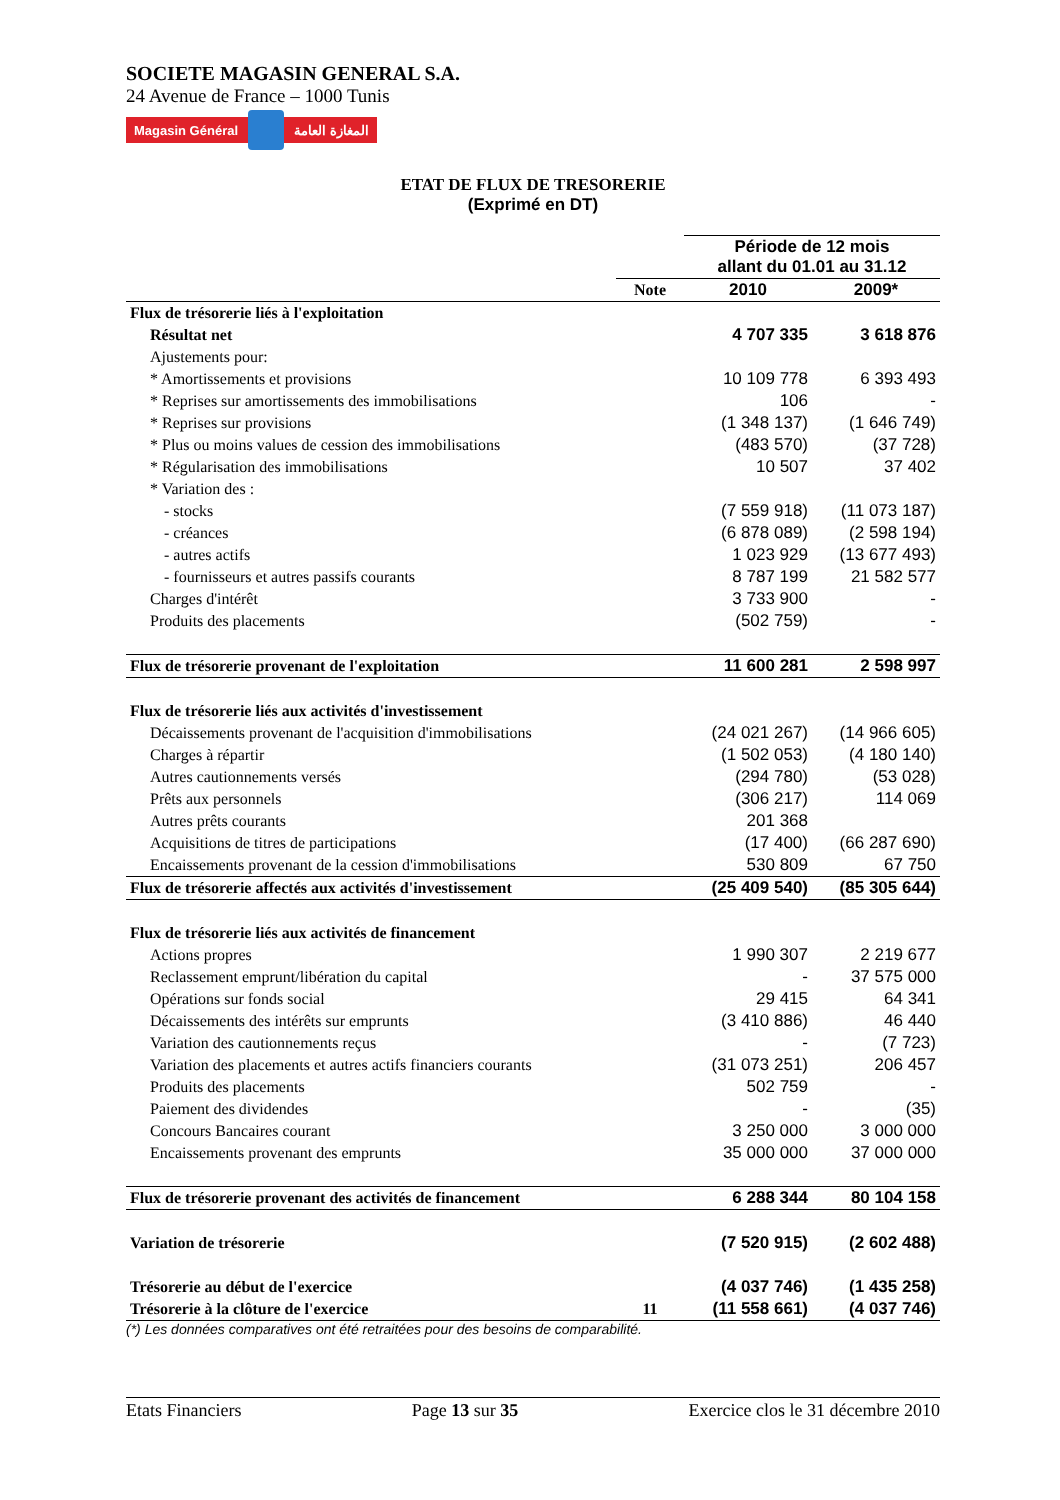SOCIETE MAGASIN GENERAL S.A.
24 Avenue de France – 1000 Tunis
Magasin Général المغازة العامة
ETAT DE FLUX DE TRESORERIE
(Exprimé en DT)
| | | Période de 12 mois allant du 01.01 au 31.12 | |
| | Note | 2010 | 2009* |
| Flux de trésorerie liés à l'exploitation | | | |
| Résultat net | | 4 707 335 | 3 618 876 |
| Ajustements pour: | | | |
| * Amortissements et provisions | | 10 109 778 | 6 393 493 |
| * Reprises sur amortissements des immobilisations | | 106 | - |
| * Reprises sur provisions | | (1 348 137) | (1 646 749) |
| * Plus ou moins values de cession des immobilisations | | (483 570) | (37 728) |
| * Régularisation des immobilisations | | 10 507 | 37 402 |
| * Variation des : | | | |
| - stocks | | (7 559 918) | (11 073 187) |
| - créances | | (6 878 089) | (2 598 194) |
| - autres actifs | | 1 023 929 | (13 677 493) |
| - fournisseurs et autres passifs courants | | 8 787 199 | 21 582 577 |
| Charges d'intérêt | | 3 733 900 | - |
| Produits des placements | | (502 759) | - |
| Flux de trésorerie provenant de l'exploitation | | 11 600 281 | 2 598 997 |
| Flux de trésorerie liés aux activités d'investissement | | | |
| Décaissements provenant de l'acquisition d'immobilisations | | (24 021 267) | (14 966 605) |
| Charges à répartir | | (1 502 053) | (4 180 140) |
| Autres cautionnements versés | | (294 780) | (53 028) |
| Prêts aux personnels | | (306 217) | 114 069 |
| Autres prêts courants | | 201 368 | |
| Acquisitions de titres de participations | | (17 400) | (66 287 690) |
| Encaissements provenant de la cession d'immobilisations | | 530 809 | 67 750 |
| Flux de trésorerie affectés aux activités d'investissement | | (25 409 540) | (85 305 644) |
| Flux de trésorerie liés aux activités de financement | | | |
| Actions propres | | 1 990 307 | 2 219 677 |
| Reclassement emprunt/libération du capital | | - | 37 575 000 |
| Opérations sur fonds social | | 29 415 | 64 341 |
| Décaissements des intérêts sur emprunts | | (3 410 886) | 46 440 |
| Variation des cautionnements reçus | | - | (7 723) |
| Variation des placements et autres actifs financiers courants | | (31 073 251) | 206 457 |
| Produits des placements | | 502 759 | - |
| Paiement des dividendes | | - | (35) |
| Concours Bancaires courant | | 3 250 000 | 3 000 000 |
| Encaissements provenant des emprunts | | 35 000 000 | 37 000 000 |
| Flux de trésorerie provenant des activités de financement | | 6 288 344 | 80 104 158 |
| Variation de trésorerie | | (7 520 915) | (2 602 488) |
| Trésorerie au début de l'exercice | | (4 037 746) | (1 435 258) |
| Trésorerie à la clôture de l'exercice | 11 | (11 558 661) | (4 037 746) |
(*) Les données comparatives ont été retraitées pour des besoins de comparabilité.
Etats Financiers Page 13 sur 35 Exercice clos le 31 décembre 2010